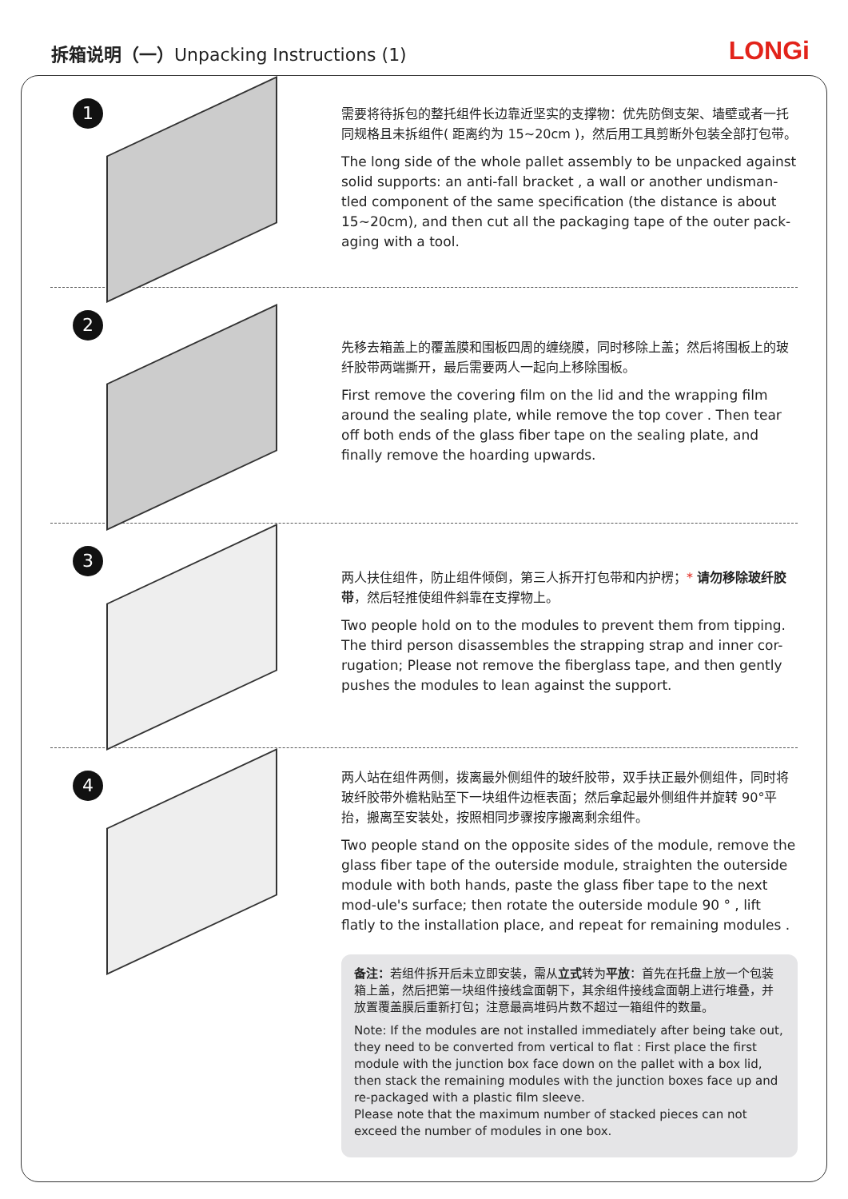拆箱说明（一）Unpacking Instructions (1)
LONGi
1
需要将待拆包的整托组件长边靠近坚实的支撑物：优先防倒支架、墙壁或者一托同规格且未拆组件( 距离约为 15~20cm )，然后用工具剪断外包装全部打包带。
The long side of the whole pallet assembly to be unpacked against solid supports: an anti-fall bracket , a wall or another undisman-tled component of the same specification (the distance is about 15~20cm), and then cut all the packaging tape of the outer pack-aging with a tool.
2
先移去箱盖上的覆盖膜和围板四周的缠绕膜，同时移除上盖；然后将围板上的玻纤胶带两端撕开，最后需要两人一起向上移除围板。
First remove the covering film on the lid and the wrapping film around the sealing plate, while remove the top cover . Then tear off both ends of the glass fiber tape on the sealing plate, and finally remove the hoarding upwards.
3
两人扶住组件，防止组件倾倒，第三人拆开打包带和内护楞；* 请勿移除玻纤胶带，然后轻推使组件斜靠在支撑物上。
Two people hold on to the modules to prevent them from tipping. The third person disassembles the strapping strap and inner cor-rugation; Please not remove the fiberglass tape, and then gently pushes the modules to lean against the support.
4
两人站在组件两侧，拨离最外侧组件的玻纤胶带，双手扶正最外侧组件，同时将玻纤胶带外檐粘贴至下一块组件边框表面；然后拿起最外侧组件并旋转 90°平抬，搬离至安装处，按照相同步骤按序搬离剩余组件。
Two people stand on the opposite sides of the module, remove the glass fiber tape of the outerside module, straighten the outerside module with both hands, paste the glass fiber tape to the next mod-ule's surface; then rotate the outerside module 90 ° , lift flatly to the installation place, and repeat for remaining modules .
备注：若组件拆开后未立即安装，需从立式转为平放：首先在托盘上放一个包装箱上盖，然后把第一块组件接线盒面朝下，其余组件接线盒面朝上进行堆叠，并放置覆盖膜后重新打包；注意最高堆码片数不超过一箱组件的数量。
Note: If the modules are not installed immediately after being take out, they need to be converted from vertical to flat : First place the first module with the junction box face down on the pallet with a box lid, then stack the remaining modules with the junction boxes face up and re-packaged with a plastic film sleeve.
Please note that the maximum number of stacked pieces can not exceed the number of modules in one box.